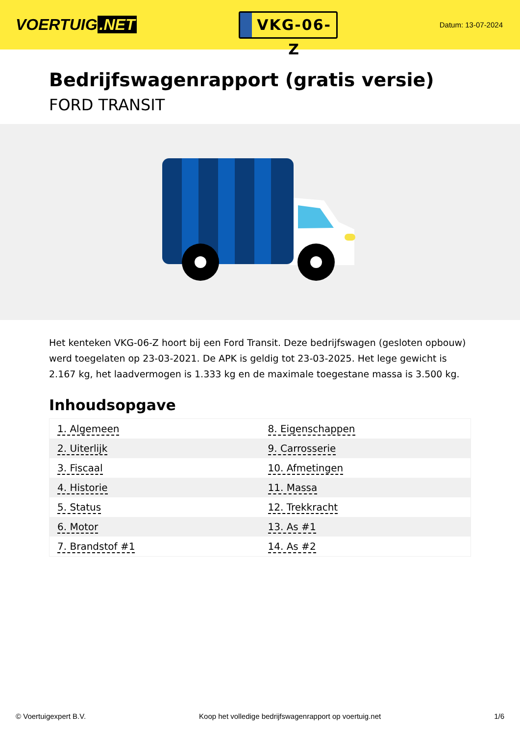VOERTUIG.NET
VKG-06-Z
Datum: 13-07-2024
Bedrijfswagenrapport (gratis versie)
FORD TRANSIT
Het kenteken VKG-06-Z hoort bij een Ford Transit. Deze bedrijfswagen (gesloten opbouw) werd toegelaten op 23-03-2021. De APK is geldig tot 23-03-2025. Het lege gewicht is 2.167 kg, het laadvermogen is 1.333 kg en de maximale toegestane massa is 3.500 kg.
Inhoudsopgave
| 1. Algemeen | 8. Eigenschappen |
| 2. Uiterlijk | 9. Carrosserie |
| 3. Fiscaal | 10. Afmetingen |
| 4. Historie | 11. Massa |
| 5. Status | 12. Trekkracht |
| 6. Motor | 13. As #1 |
| 7. Brandstof #1 | 14. As #2 |
© Voertuigexpert B.V. Koop het volledige bedrijfswagenrapport op voertuig.net 1/6